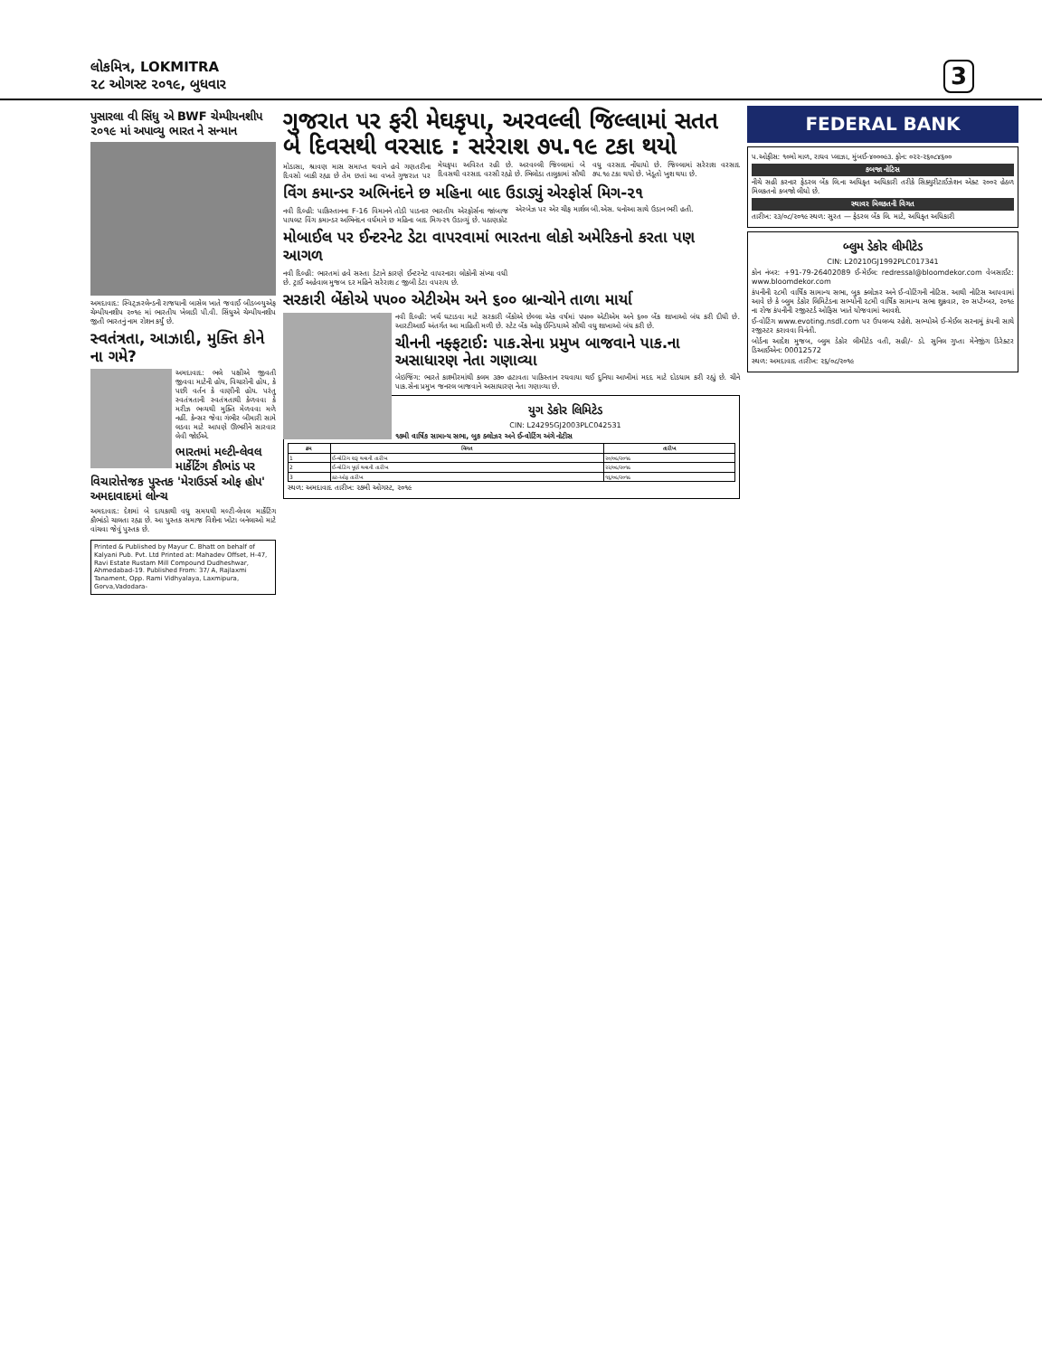લોકમિત્ર, LOKMITRA
૨૮ ઓગસ્ટ ૨૦૧૯, બુધવાર
3
પુસારલા વી સિંધુ એ BWF ચેમ્પીયનશીપ ૨૦૧૯ માં અપાવ્યુ ભારત ને સન્માન
અમદાવાદ: સ્વિટ્ઝરલેન્ડની રાજધાની બાસેલ ખાતે જવાઈ બીડબ્લ્યુએફ ચેમ્પીયનશીપ ૨૦૧૯ માં ભારતીય ખેલાડી પી.વી. સિંધુએ ચેમ્પીયનશીપ જીતી ભારતનું નામ રોશન કર્યું છે.
સ્વતંત્રતા, આઝાદી, મુક્તિ કોને ના ગમે?
અમદાવાદ: ભલે પક્ષીએ જીવતી જીવવા માટેની હોય, વિચારોની હોય, કે પછી વર્તન કે વાણીની હોય. પરંતુ સ્વતંત્રતાની સ્વતંત્રતાથી કેળવવા કે મરીઝ ભવ્યથી મુક્તિ મેળવવા મળે નહીં. કેન્સર જેવા ગંભીર બીમારી સામે લડવા માટે આપણે ઊભરીને સારવાર લેવી જોઈએ.
ભારતમાં મલ્ટી-લેવલ માર્કેટિંગ કૌભાંડ પર વિચારોત્તેજક પુસ્તક 'મેરાઉડર્સ ઓફ હોપ' અમદાવાદમાં લોન્ચ
અમદાવાદ: દેશમાં બે દાયકાથી વધુ સમયથી મલ્ટી-લેવલ માર્કેટિંગ કૌભાંડો ચાલતા રહ્યા છે. આ પુસ્તક સમાજ વિશેના ખોટા બનેલાઓ માટે વાંચવા જેવું પુસ્તક છે.
Printed & Published by Mayur C. Bhatt on behalf of Kalyani Pub. Pvt. Ltd Printed at: Mahadev Offset, H-47, Ravi Estate Rustam Mill Compound Dudheshwar, Ahmedabad-19. Published From: 37/ A, Rajlaxmi Tanament, Opp. Rami Vidhyalaya, Laxmipura, Gorva,Vadodara-
ગુજરાત પર ફરી મેઘકૃપા, અરવલ્લી જિલ્લામાં સતત બે દિવસથી વરસાદ : સરેરાશ ૭૫.૧૯ ટકા થયો
મોડાસા, શ્રાવણ માસ સમાપ્ત થવાને હવે ગણતરીના દિવસો બાકી રહ્યા છે તેમ છતાં આ વખતે ગુજરાત પર મેઘકૃપા અવિરત રહી છે. અરવલ્લી જિલ્લામાં બે દિવસથી વરસાદ વરસી રહ્યો છે. ભિલોડા તાલુકામાં સૌથી વધુ વરસાદ નોંધાયો છે. જિલ્લામાં સરેરાશ વરસાદ ૭૫.૧૯ ટકા થયો છે. ખેડૂતો ખુશ થયા છે.
વિંગ કમાન્ડર અભિનંદને છ મહિના બાદ ઉડાડ્યું એરફોર્સ મિગ-૨૧
નવી દિલ્હી: પાકિસ્તાનના F-16 વિમાનને તોડી પાડનાર ભારતીય એરફોર્સના જાંબાજ પાયલટ વિંગ કમાન્ડર અભિનંદન વર્ધમાને છ મહિના બાદ મિગ-૨૧ ઉડાવ્યું છે. પઠાણકોટ એરબેઝ પર એર ચીફ માર્શલ બી.એસ. ધનોઆ સાથે ઉડાન ભરી હતી.
મોબાઈલ પર ઈન્ટરનેટ ડેટા વાપરવામાં ભારતના લોકો અમેરિકનો કરતા પણ આગળ
નવી દિલ્હી: ભારતમાં હવે સસ્તા ડેટાને કારણે ઈન્ટરનેટ વાપરનારા લોકોની સંખ્યા વધી છે. ટ્રાઈ અહેવાલ મુજબ દર મહિને સરેરાશ ૮ જીબી ડેટા વપરાય છે.
સરકારી બેંકોએ ૫૫૦૦ એટીએમ અને ૬૦૦ બ્રાન્ચોને તાળા માર્યા
નવી દિલ્હી: ખર્ચ ઘટાડવા માટે સરકારી બેંકોએ છેલ્લા એક વર્ષમાં ૫૫૦૦ એટીએમ અને ૬૦૦ બેંક શાખાઓ બંધ કરી દીધી છે. આરટીઆઈ અંતર્ગત આ માહિતી મળી છે. સ્ટેટ બેંક ઓફ ઈન્ડિયાએ સૌથી વધુ શાખાઓ બંધ કરી છે.
ચીનની નફ્ફટાઈ: પાક.સેના પ્રમુખ બાજવાને પાક.ના અસાધારણ નેતા ગણાવ્યા
બેઇજિંગ: ભારતે કાશ્મીરમાંથી કલમ ૩૭૦ હટાવતા પાકિસ્તાન રઘવાયા થઈ દુનિયા આખીમાં મદદ માટે દોડધામ કરી રહ્યું છે. ચીને પાક.સેના પ્રમુખ જનરલ બાજવાને અસાધારણ નેતા ગણાવ્યા છે.
યુગ ડેકોર લિમિટેડ
CIN: L24295GJ2003PLC042531
૧૭મી વાર્ષિક સામાન્ય સભા, બુક ક્લોઝર અને ઈ-વોટિંગ અંગે નોટીસ
| ક્રમ | વિગત | તારીખ |
| --- | --- | --- |
| 1 | ઈ-વોટિંગ શરૂ થવાની તારીખ | ૨૦/૦૯/૨૦૧૯ |
| 2 | ઈ-વોટિંગ પૂર્ણ થવાની તારીખ | ૨૨/૦૯/૨૦૧૯ |
| 3 | કટ-ઓફ તારીખ | ૧૬/૦૯/૨૦૧૯ |
સ્થળ: અમદાવાદ તારીખ: ૨૭મી ઓગસ્ટ, ૨૦૧૯
FEDERAL BANK
પ.ઓફીસ: ૧૦મો માળ, રાઘવ પ્લાઝા, મુંબઈ-૪૦૦૦૯૩. ફોન: ૦૨૨-૨૬૦૮૪૬૦૦
કબજા નોટિસ
નીચે સહી કરનાર ફેડરલ બેંક લિ.ના અધિકૃત અધિકારી તરીકે સિક્યુરીટાઈઝેશન એક્ટ ૨૦૦૨ હેઠળ મિલકતનો કબજો લીધો છે.
સ્થાવર મિલકતની વિગત
તારીખ: ૨૩/૦૮/૨૦૧૯ સ્થળ: સુરત — ફેડરલ બેંક લિ. માટે, અધિકૃત અધિકારી
બ્લુમ ડેકોર લીમીટેડ
CIN: L20210GJ1992PLC017341
કોન નંબર: +91-79-26402089 ઈ-મેઈલ: redressal@bloomdekor.com વેબસાઈટ: www.bloomdekor.com
કંપનીની ૨૮મી વાર્ષિક સામાન્ય સભા, બુક ક્લોઝર અને ઈ-વોટિંગની નોટિસ. આથી નોટિસ આપવામાં આવે છે કે બ્લુમ ડેકોર લિમિટેડના સભ્યોની ૨૮મી વાર્ષિક સામાન્ય સભા શુક્રવાર, ૨૦ સપ્ટેમ્બર, ૨૦૧૯ ના રોજ કંપનીની રજીસ્ટર્ડ ઓફિસ ખાતે યોજવામાં આવશે.
ઈ-વોટિંગ www.evoting.nsdl.com પર ઉપલબ્ધ રહેશે. સભ્યોએ ઈ-મેઈલ સરનામું કંપની સાથે રજીસ્ટર કરાવવા વિનંતી.
બોર્ડના આદેશ મુજબ, બ્લુમ ડેકોર લીમીટેડ વતી, સહી/- ડો. સુનિલ ગુપ્તા મેનેજીંગ ડિરેક્ટર ડિઆઈએન: 00012572
સ્થળ: અમદાવાદ તારીખ: ૨૬/૦૮/૨૦૧૯